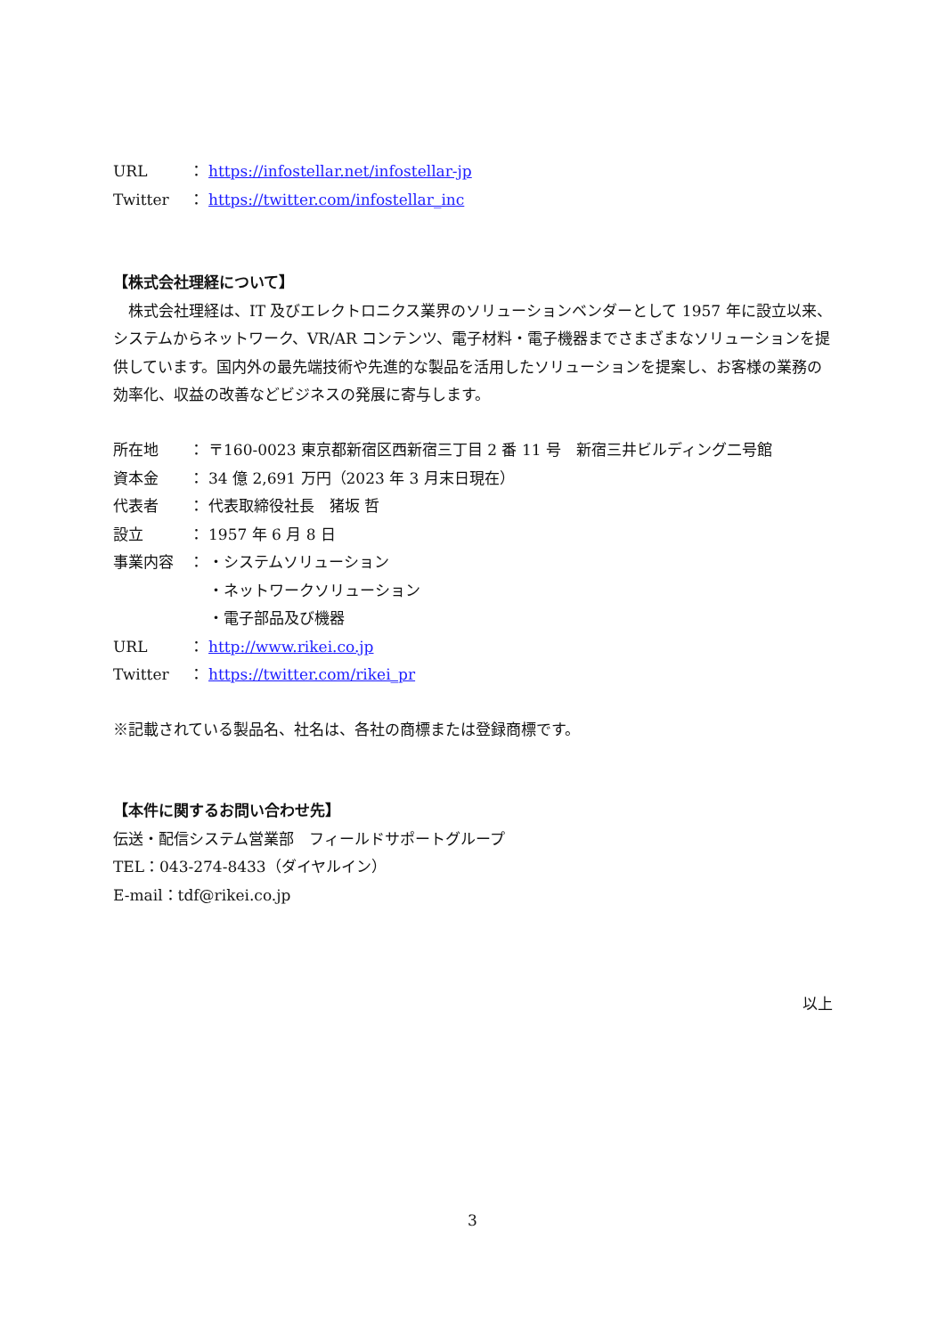URL ： https://infostellar.net/infostellar-jp
Twitter ： https://twitter.com/infostellar_inc
【株式会社理経について】
　株式会社理経は、IT 及びエレクトロニクス業界のソリューションベンダーとして 1957 年に設立以来、システムからネットワーク、VR/AR コンテンツ、電子材料・電子機器までさまざまなソリューションを提供しています。国内外の最先端技術や先進的な製品を活用したソリューションを提案し、お客様の業務の効率化、収益の改善などビジネスの発展に寄与します。
所在地 ： 〒160-0023 東京都新宿区西新宿三丁目 2 番 11 号　新宿三井ビルディング二号館
資本金 ： 34 億 2,691 万円（2023 年 3 月末日現在）
代表者 ： 代表取締役社長　猪坂 哲
設立 ： 1957 年 6 月 8 日
事業内容 ： ・システムソリューション
・ネットワークソリューション
・電子部品及び機器
URL ： http://www.rikei.co.jp
Twitter ： https://twitter.com/rikei_pr
※記載されている製品名、社名は、各社の商標または登録商標です。
【本件に関するお問い合わせ先】
伝送・配信システム営業部　フィールドサポートグループ
TEL：043-274-8433（ダイヤルイン）
E-mail：tdf@rikei.co.jp
以上
3